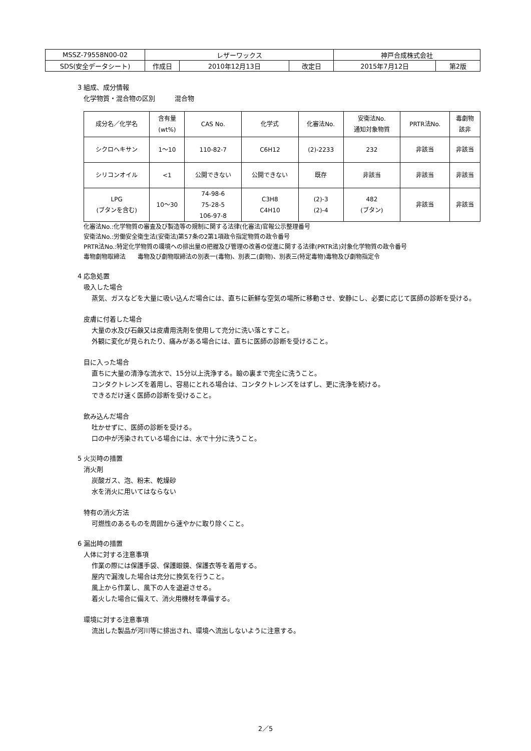| MSSZ-79558N00-02 | レザーワックス | | | 神戸合成株式会社 | |
| SDS(安全データシート) | 作成日 | 2010年12月13日 | 改定日 | 2015年7月12日 | 第2版 |
3 組成、成分情報
化学物質・混合物の区別　　　混合物
| 成分名／化学名 | 含有量 (wt%) | CAS No. | 化学式 | 化審法No. | 安衛法No. 通知対象物質 | PRTR法No. | 毒劇物 該非 |
| --- | --- | --- | --- | --- | --- | --- | --- |
| シクロヘキサン | 1～10 | 110-82-7 | C6H12 | (2)-2233 | 232 | 非該当 | 非該当 |
| シリコンオイル | <1 | 公開できない | 公開できない | 既存 | 非該当 | 非該当 | 非該当 |
| LPG (ブタンを含む) | 10～30 | 74-98-6 75-28-5 106-97-8 | C3H8 C4H10 | (2)-3 (2)-4 | 482 (ブタン) | 非該当 | 非該当 |
化審法No.:化学物質の審査及び製造等の規制に関する法律(化審法)官報公示整理番号
安衛法No.:労働安全衛生法(安衛法)第57条の2第1項政令指定物質の政令番号
PRTR法No.:特定化学物質の環境への排出量の把握及び管理の改善の促進に関する法律(PRTR法)対象化学物質の政令番号
毒物劇物取締法　　毒物及び劇物取締法の別表一(毒物)、別表二(劇物)、別表三(特定毒物)毒物及び劇物指定令
4 応急処置
吸入した場合
蒸気、ガスなどを大量に吸い込んだ場合には、直ちに新鮮な空気の場所に移動させ、安静にし、必要に応じて医師の診断を受ける。
皮膚に付着した場合
大量の水及び石鹸又は皮膚用洗剤を使用して充分に洗い落とすこと。
外観に変化が見られたり、痛みがある場合には、直ちに医師の診断を受けること。
目に入った場合
直ちに大量の清浄な流水で、15分以上洗浄する。瞼の裏まで完全に洗うこと。
コンタクトレンズを着用し、容易にとれる場合は、コンタクトレンズをはずし、更に洗浄を続ける。
できるだけ速く医師の診断を受けること。
飲み込んだ場合
吐かせずに、医師の診断を受ける。
口の中が汚染されている場合には、水で十分に洗うこと。
5 火災時の措置
消火剤
炭酸ガス、泡、粉末、乾燥砂
水を消火に用いてはならない
特有の消火方法
可燃性のあるものを周囲から速やかに取り除くこと。
6 漏出時の措置
人体に対する注意事項
作業の際には保護手袋、保護眼鏡、保護衣等を着用する。
屋内で漏洩した場合は充分に換気を行うこと。
風上から作業し、風下の人を退避させる。
着火した場合に備えて、消火用機材を準備する。
環境に対する注意事項
流出した製品が河川等に排出され、環境へ流出しないように注意する。
2／5